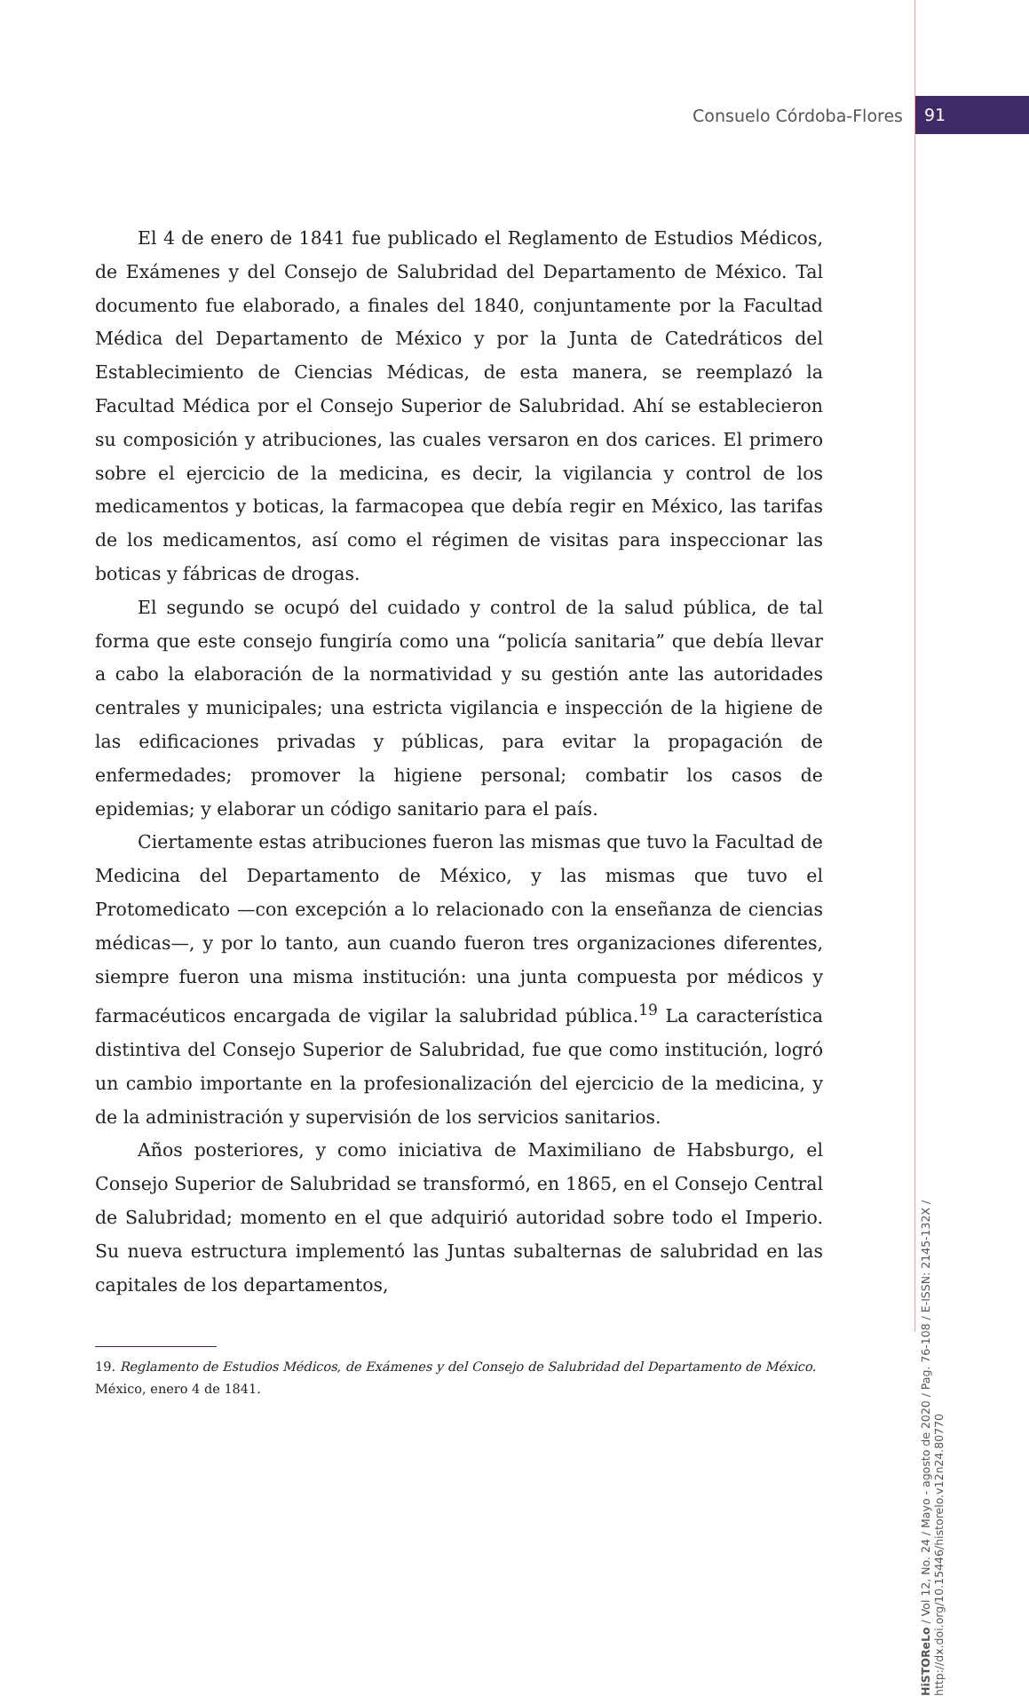Consuelo Córdoba-Flores 91
HiSTOReLo / Vol 12, No. 24 / Mayo - agosto de 2020 / Pag. 76-108 / E-ISSN: 2145-132X / http://dx.doi.org/10.15446/historelo.v12n24.80770
El 4 de enero de 1841 fue publicado el Reglamento de Estudios Médicos, de Exámenes y del Consejo de Salubridad del Departamento de México. Tal documento fue elaborado, a finales del 1840, conjuntamente por la Facultad Médica del Departamento de México y por la Junta de Catedráticos del Establecimiento de Ciencias Médicas, de esta manera, se reemplazó la Facultad Médica por el Consejo Superior de Salubridad. Ahí se establecieron su composición y atribuciones, las cuales versaron en dos carices. El primero sobre el ejercicio de la medicina, es decir, la vigilancia y control de los medicamentos y boticas, la farmacopea que debía regir en México, las tarifas de los medicamentos, así como el régimen de visitas para inspeccionar las boticas y fábricas de drogas.
El segundo se ocupó del cuidado y control de la salud pública, de tal forma que este consejo fungiría como una “policía sanitaria” que debía llevar a cabo la elaboración de la normatividad y su gestión ante las autoridades centrales y municipales; una estricta vigilancia e inspección de la higiene de las edificaciones privadas y públicas, para evitar la propagación de enfermedades; promover la higiene personal; combatir los casos de epidemias; y elaborar un código sanitario para el país.
Ciertamente estas atribuciones fueron las mismas que tuvo la Facultad de Medicina del Departamento de México, y las mismas que tuvo el Protomedicato —con excepción a lo relacionado con la enseñanza de ciencias médicas—, y por lo tanto, aun cuando fueron tres organizaciones diferentes, siempre fueron una misma institución: una junta compuesta por médicos y farmacéuticos encargada de vigilar la salubridad pública.<sup>19</sup> La característica distintiva del Consejo Superior de Salubridad, fue que como institución, logró un cambio importante en la profesionalización del ejercicio de la medicina, y de la administración y supervisión de los servicios sanitarios.
Años posteriores, y como iniciativa de Maximiliano de Habsburgo, el Consejo Superior de Salubridad se transformó, en 1865, en el Consejo Central de Salubridad; momento en el que adquirió autoridad sobre todo el Imperio. Su nueva estructura implementó las Juntas subalternas de salubridad en las capitales de los departamentos,
19. Reglamento de Estudios Médicos, de Exámenes y del Consejo de Salubridad del Departamento de México. México, enero 4 de 1841.